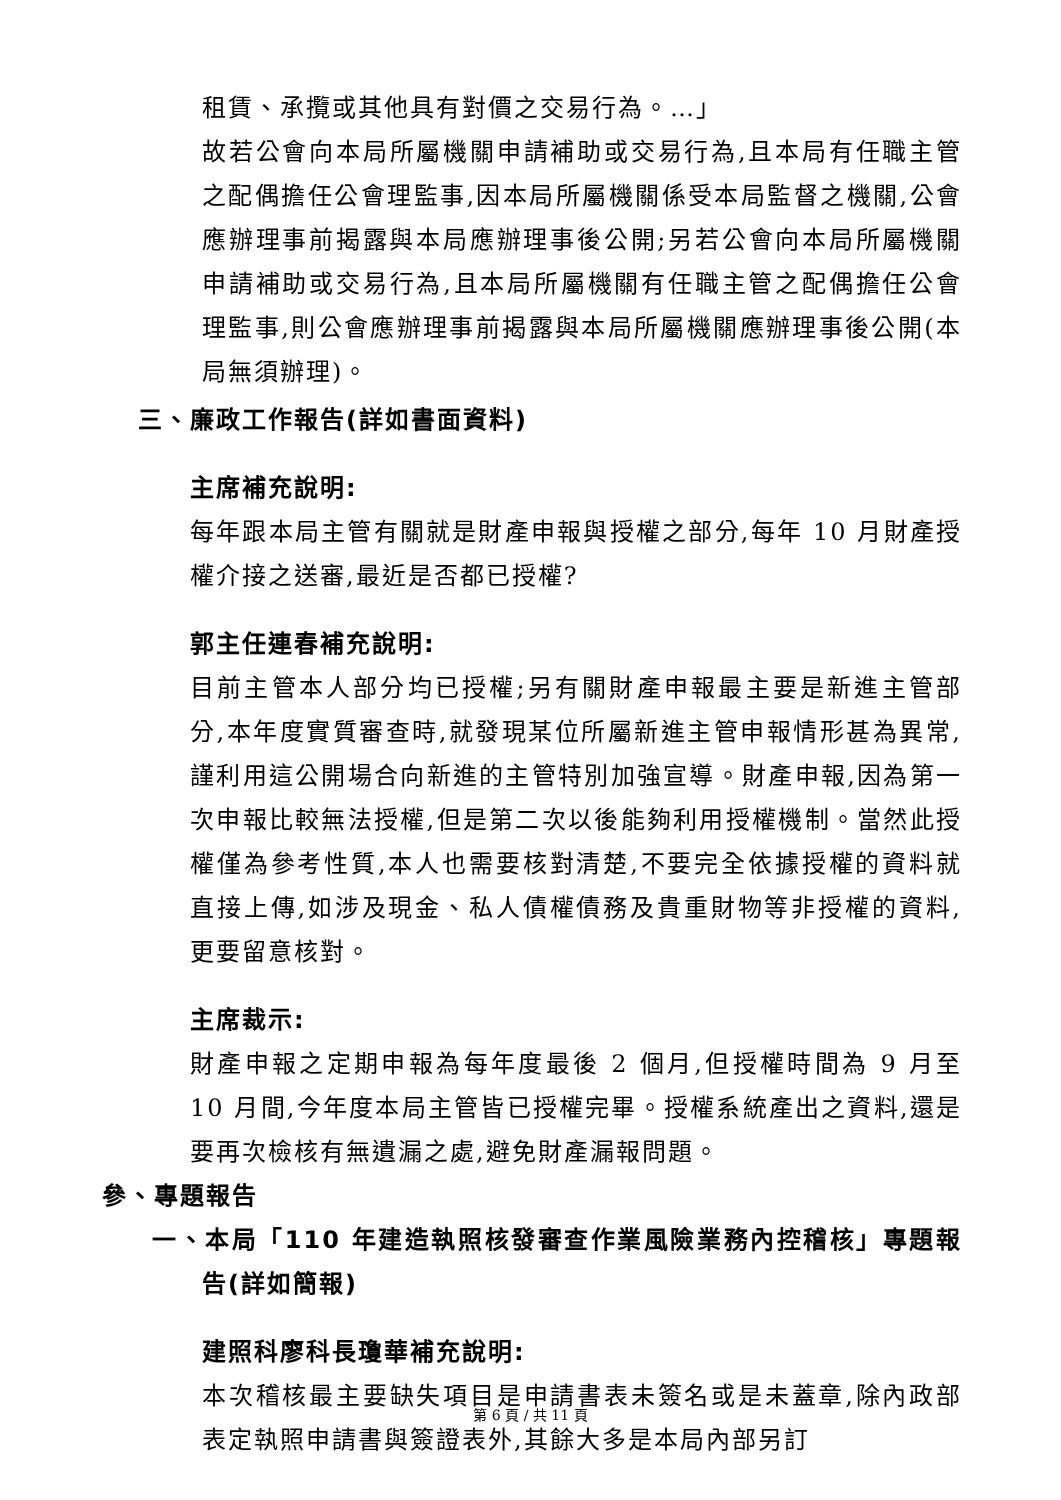租賃、承攬或其他具有對價之交易行為。…」
故若公會向本局所屬機關申請補助或交易行為,且本局有任職主管之配偶擔任公會理監事,因本局所屬機關係受本局監督之機關,公會應辦理事前揭露與本局應辦理事後公開;另若公會向本局所屬機關申請補助或交易行為,且本局所屬機關有任職主管之配偶擔任公會理監事,則公會應辦理事前揭露與本局所屬機關應辦理事後公開(本局無須辦理)。
三、廉政工作報告(詳如書面資料)
主席補充說明:
每年跟本局主管有關就是財產申報與授權之部分,每年 10 月財產授權介接之送審,最近是否都已授權?
郭主任連春補充說明:
目前主管本人部分均已授權;另有關財產申報最主要是新進主管部分,本年度實質審查時,就發現某位所屬新進主管申報情形甚為異常,謹利用這公開場合向新進的主管特別加強宣導。財產申報,因為第一次申報比較無法授權,但是第二次以後能夠利用授權機制。當然此授權僅為參考性質,本人也需要核對清楚,不要完全依據授權的資料就直接上傳,如涉及現金、私人債權債務及貴重財物等非授權的資料,更要留意核對。
主席裁示:
財產申報之定期申報為每年度最後 2 個月,但授權時間為 9 月至 10 月間,今年度本局主管皆已授權完畢。授權系統產出之資料,還是要再次檢核有無遺漏之處,避免財產漏報問題。
參、專題報告
一、本局「110 年建造執照核發審查作業風險業務內控稽核」專題報告(詳如簡報)
建照科廖科長瓊華補充說明:
本次稽核最主要缺失項目是申請書表未簽名或是未蓋章,除內政部表定執照申請書與簽證表外,其餘大多是本局內部另訂
第 6 頁 / 共 11 頁